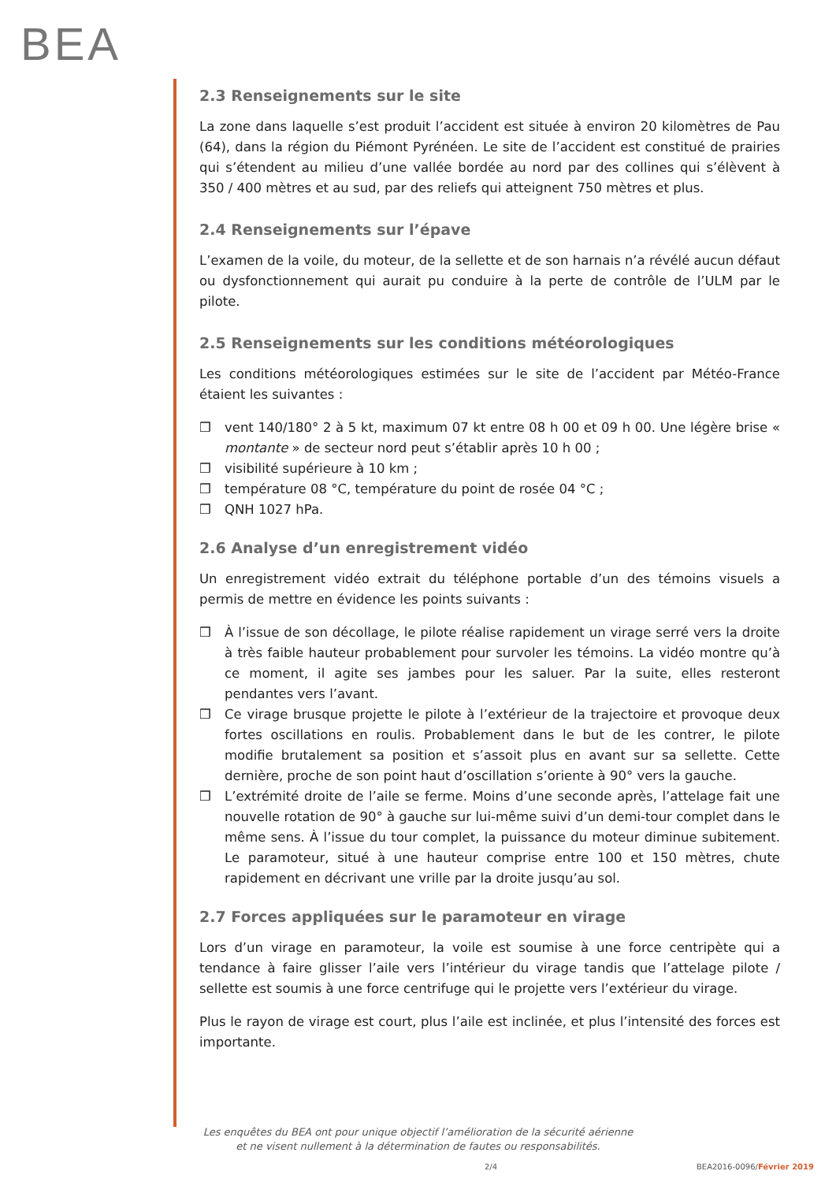BEA
2.3 Renseignements sur le site
La zone dans laquelle s’est produit l’accident est située à environ 20 kilomètres de Pau (64), dans la région du Piémont Pyrénéen. Le site de l’accident est constitué de prairies qui s’étendent au milieu d’une vallée bordée au nord par des collines qui s’élèvent à 350 / 400 mètres et au sud, par des reliefs qui atteignent 750 mètres et plus.
2.4 Renseignements sur l’épave
L’examen de la voile, du moteur, de la sellette et de son harnais n’a révélé aucun défaut ou dysfonctionnement qui aurait pu conduire à la perte de contrôle de l’ULM par le pilote.
2.5 Renseignements sur les conditions météorologiques
Les conditions météorologiques estimées sur le site de l’accident par Météo-France étaient les suivantes :
❒ vent 140/180° 2 à 5 kt, maximum 07 kt entre 08 h 00 et 09 h 00. Une légère brise « montante » de secteur nord peut s’établir après 10 h 00 ;
❒ visibilité supérieure à 10 km ;
❒ température 08 °C, température du point de rosée 04 °C ;
❒ QNH 1027 hPa.
2.6 Analyse d’un enregistrement vidéo
Un enregistrement vidéo extrait du téléphone portable d’un des témoins visuels a permis de mettre en évidence les points suivants :
❒ À l’issue de son décollage, le pilote réalise rapidement un virage serré vers la droite à très faible hauteur probablement pour survoler les témoins. La vidéo montre qu’à ce moment, il agite ses jambes pour les saluer. Par la suite, elles resteront pendantes vers l’avant.
❒ Ce virage brusque projette le pilote à l’extérieur de la trajectoire et provoque deux fortes oscillations en roulis. Probablement dans le but de les contrer, le pilote modifie brutalement sa position et s’assoit plus en avant sur sa sellette. Cette dernière, proche de son point haut d’oscillation s’oriente à 90° vers la gauche.
❒ L’extrémité droite de l’aile se ferme. Moins d’une seconde après, l’attelage fait une nouvelle rotation de 90° à gauche sur lui-même suivi d’un demi-tour complet dans le même sens. À l’issue du tour complet, la puissance du moteur diminue subitement. Le paramoteur, situé à une hauteur comprise entre 100 et 150 mètres, chute rapidement en décrivant une vrille par la droite jusqu’au sol.
2.7 Forces appliquées sur le paramoteur en virage
Lors d’un virage en paramoteur, la voile est soumise à une force centripète qui a tendance à faire glisser l’aile vers l’intérieur du virage tandis que l’attelage pilote / sellette est soumis à une force centrifuge qui le projette vers l’extérieur du virage.
Plus le rayon de virage est court, plus l’aile est inclinée, et plus l’intensité des forces est importante.
Les enquêtes du BEA ont pour unique objectif l’amélioration de la sécurité aérienne
et ne visent nullement à la détermination de fautes ou responsabilités.
2/4 BEA2016-0096/Février 2019